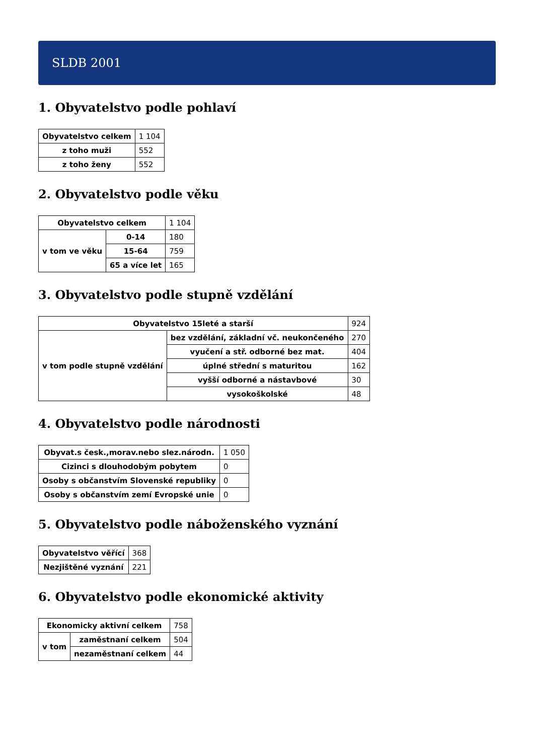SLDB 2001
1. Obyvatelstvo podle pohlaví
| Obyvatelstvo celkem | 1 104 |
| z toho muži | 552 |
| z toho ženy | 552 |
2. Obyvatelstvo podle věku
| Obyvatelstvo celkem | | 1 104 |
| v tom ve věku | 0-14 | 180 |
| | 15-64 | 759 |
| | 65 a více let | 165 |
3. Obyvatelstvo podle stupně vzdělání
| Obyvatelstvo 15leté a starší | | 924 |
| v tom podle stupně vzdělání | bez vzdělání, základní vč. neukončeného | 270 |
| | vyučení a stř. odborné bez mat. | 404 |
| | úplné střední s maturitou | 162 |
| | vyšší odborné a nástavbové | 30 |
| | vysokoškolské | 48 |
4. Obyvatelstvo podle národnosti
| Obyvat.s česk.,morav.nebo slez.národn. | 1 050 |
| Cizinci s dlouhodobým pobytem | 0 |
| Osoby s občanstvím Slovenské republiky | 0 |
| Osoby s občanstvím zemí Evropské unie | 0 |
5. Obyvatelstvo podle náboženského vyznání
| Obyvatelstvo věřící | 368 |
| Nezjištěné vyznání | 221 |
6. Obyvatelstvo podle ekonomické aktivity
| Ekonomicky aktivní celkem | | 758 |
| v tom | zaměstnaní celkem | 504 |
| | nezaměstnaní celkem | 44 |